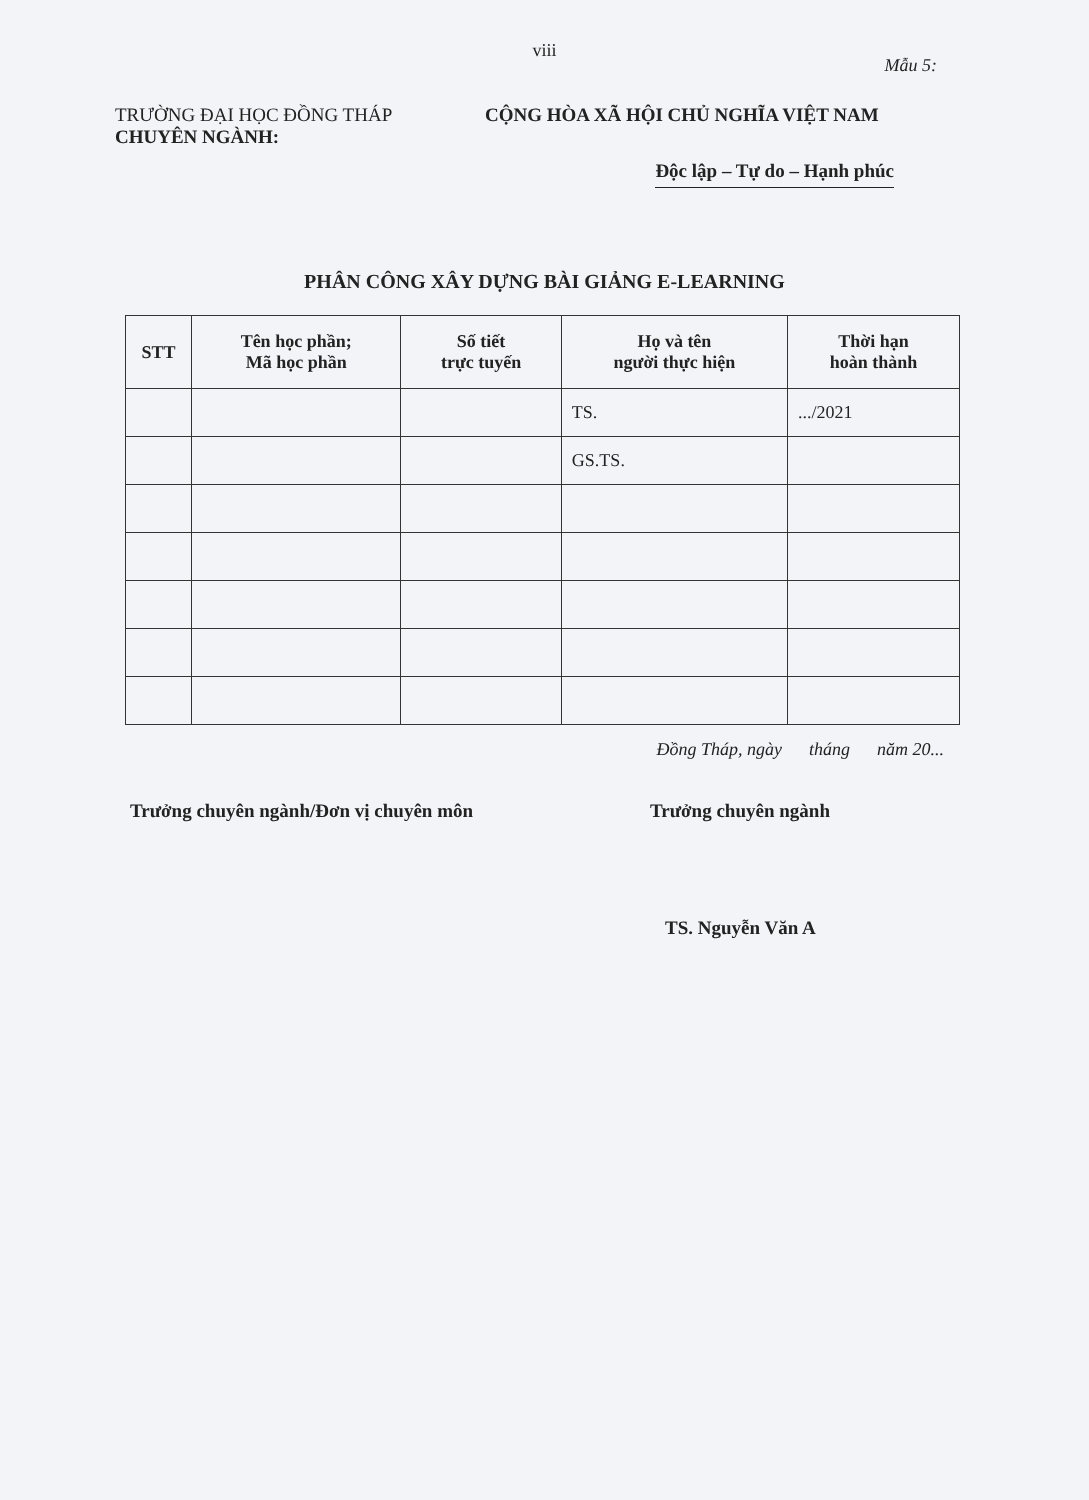viii
Mẫu 5:
TRƯỜNG ĐẠI HỌC ĐỒNG THÁP
CHUYÊN NGÀNH:
CỘNG HÒA XÃ HỘI CHỦ NGHĨA VIỆT NAM
Độc lập – Tự do – Hạnh phúc
PHÂN CÔNG XÂY DỰNG BÀI GIẢNG E-LEARNING
| STT | Tên học phần; Mã học phần | Số tiết trực tuyến | Họ và tên người thực hiện | Thời hạn hoàn thành |
| --- | --- | --- | --- | --- |
| | | | TS. | .../2021 |
| | | | GS.TS. | |
Đồng Tháp, ngày tháng năm 20...
Trưởng chuyên ngành/Đơn vị chuyên môn Trưởng chuyên ngành
TS. Nguyễn Văn A